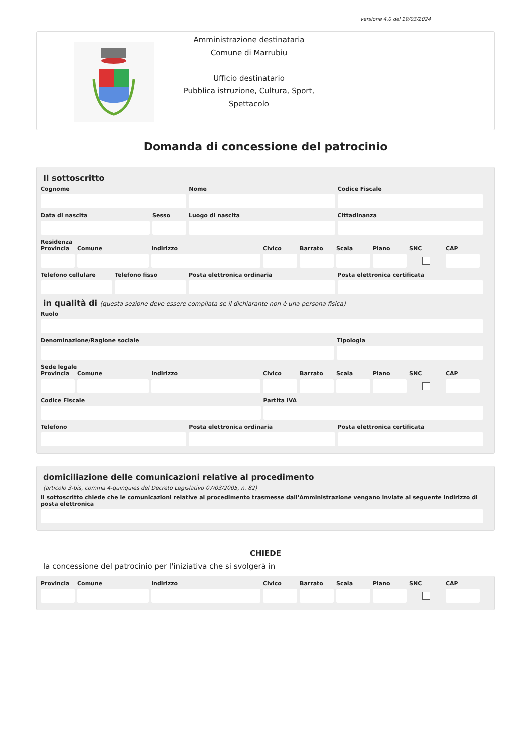versione 4.0 del 19/03/2024
Amministrazione destinataria
Comune di Marrubiu
Ufficio destinatario
Pubblica istruzione, Cultura, Sport,
Spettacolo
Domanda di concessione del patrocinio
Il sottoscritto
Cognome Nome Codice Fiscale
Data di nascita Sesso Luogo di nascita Cittadinanza
Residenza
Provincia Comune Indirizzo Civico Barrato Scala Piano SNC CAP
Telefono cellulare Telefono fisso Posta elettronica ordinaria Posta elettronica certificata
in qualità di (questa sezione deve essere compilata se il dichiarante non è una persona fisica)
Ruolo
Denominazione/Ragione sociale Tipologia
Sede legale
Provincia Comune Indirizzo Civico Barrato Scala Piano SNC CAP
Codice Fiscale Partita IVA
Telefono Posta elettronica ordinaria Posta elettronica certificata
domiciliazione delle comunicazioni relative al procedimento
(articolo 3-bis, comma 4-quinquies del Decreto Legislativo 07/03/2005, n. 82)
Il sottoscritto chiede che le comunicazioni relative al procedimento trasmesse dall'Amministrazione vengano inviate al seguente indirizzo di posta elettronica
CHIEDE
la concessione del patrocinio per l'iniziativa che si svolgerà in
Provincia Comune Indirizzo Civico Barrato Scala Piano SNC CAP